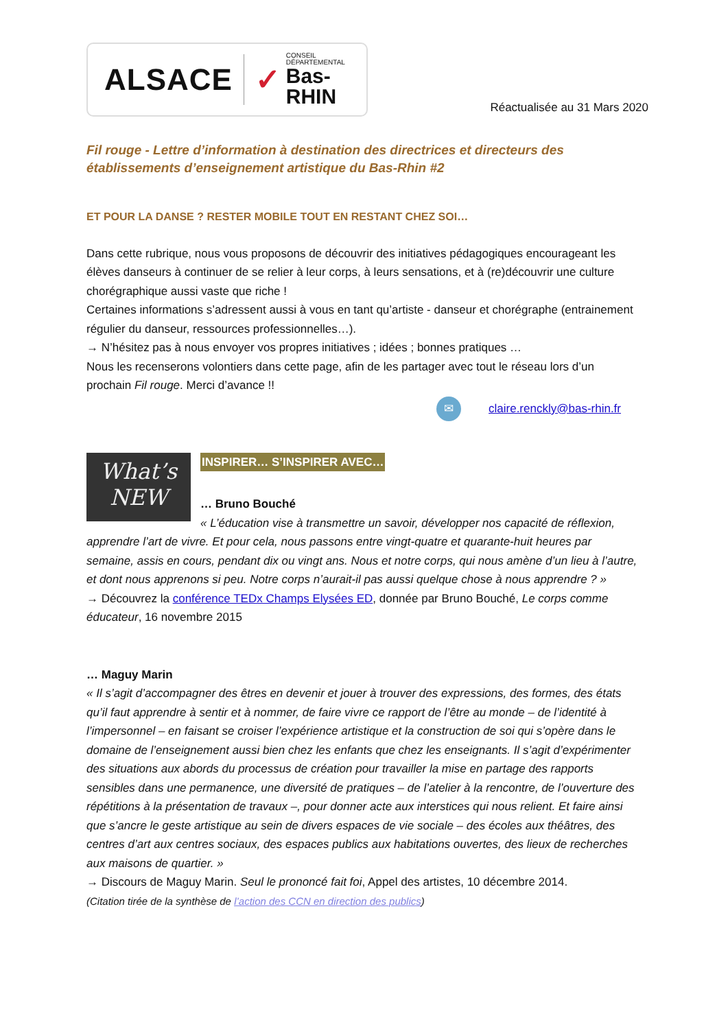ALSACE ✓ CONSEIL DÉPARTEMENTAL
Bas-RHIN
Réactualisée au 31 Mars 2020
Fil rouge - Lettre d’information à destination des directrices et directeurs des établissements d’enseignement artistique du Bas-Rhin #2
ET POUR LA DANSE ? RESTER MOBILE TOUT EN RESTANT CHEZ SOI…
Dans cette rubrique, nous vous proposons de découvrir des initiatives pédagogiques encourageant les élèves danseurs à continuer de se relier à leur corps, à leurs sensations, et à (re)découvrir une culture chorégraphique aussi vaste que riche !
Certaines informations s’adressent aussi à vous en tant qu’artiste - danseur et chorégraphe (entrainement régulier du danseur, ressources professionnelles…).
→ N’hésitez pas à nous envoyer vos propres initiatives ; idées ; bonnes pratiques …
Nous les recenserons volontiers dans cette page, afin de les partager avec tout le réseau lors d’un prochain Fil rouge. Merci d’avance !!
✉ claire.renckly@bas-rhin.fr
INSPIRER… S’INSPIRER AVEC…
What’s
NEW
… Bruno Bouché
« L’éducation vise à transmettre un savoir, développer nos capacité de réflexion, apprendre l’art de vivre. Et pour cela, nous passons entre vingt-quatre et quarante-huit heures par semaine, assis en cours, pendant dix ou vingt ans. Nous et notre corps, qui nous amène d’un lieu à l’autre, et dont nous apprenons si peu. Notre corps n’aurait-il pas aussi quelque chose à nous apprendre ? »
→ Découvrez la conférence TEDx Champs Elysées ED, donnée par Bruno Bouché, Le corps comme éducateur, 16 novembre 2015
… Maguy Marin
« Il s’agit d’accompagner des êtres en devenir et jouer à trouver des expressions, des formes, des états qu’il faut apprendre à sentir et à nommer, de faire vivre ce rapport de l’être au monde – de l’identité à l’impersonnel – en faisant se croiser l’expérience artistique et la construction de soi qui s’opère dans le domaine de l’enseignement aussi bien chez les enfants que chez les enseignants. Il s’agit d’expérimenter des situations aux abords du processus de création pour travailler la mise en partage des rapports sensibles dans une permanence, une diversité de pratiques – de l’atelier à la rencontre, de l’ouverture des répétitions à la présentation de travaux –, pour donner acte aux interstices qui nous relient. Et faire ainsi que s’ancre le geste artistique au sein de divers espaces de vie sociale – des écoles aux théâtres, des centres d’art aux centres sociaux, des espaces publics aux habitations ouvertes, des lieux de recherches aux maisons de quartier. »
→ Discours de Maguy Marin. Seul le prononcé fait foi, Appel des artistes, 10 décembre 2014.
(Citation tirée de la synthèse de l’action des CCN en direction des publics)